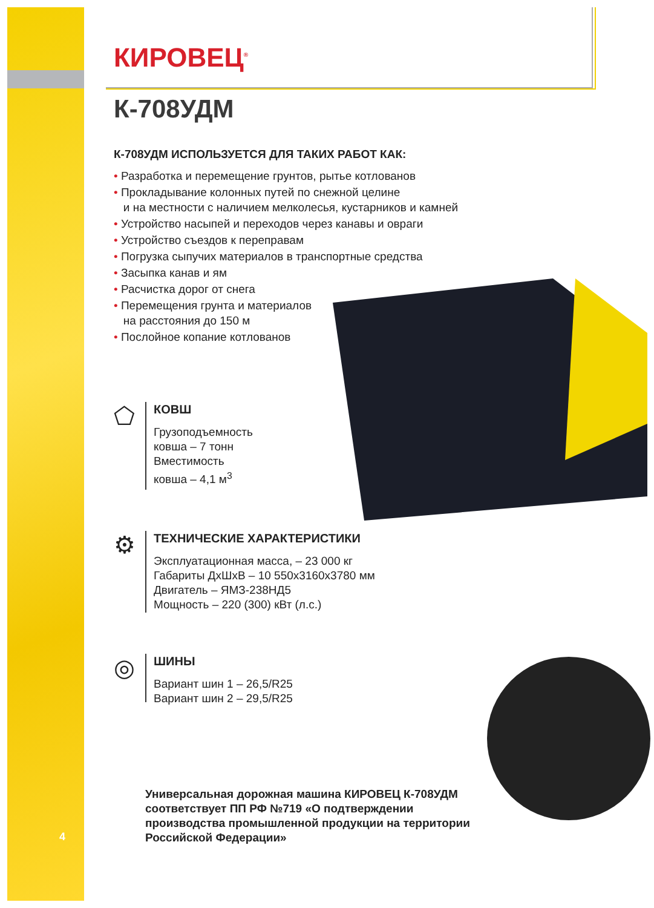КИРОВЕЦ<sup>®</sup>
К-708УДМ
К-708УДМ ИСПОЛЬЗУЕТСЯ ДЛЯ ТАКИХ РАБОТ КАК:
• Разработка и перемещение грунтов, рытье котлованов
• Прокладывание колонных путей по снежной целине
и на местности с наличием мелколесья, кустарников и камней
• Устройство насыпей и переходов через канавы и овраги
• Устройство съездов к переправам
• Погрузка сыпучих материалов в транспортные средства
• Засыпка канав и ям
• Расчистка дорог от снега
• Перемещения грунта и материалов
на расстояния до 150 м
• Послойное копание котлованов
⬠
КОВШ
Грузоподъемность
ковша – 7 тонн
Вместимость
ковша – 4,1 м<sup>3</sup>
⚙
ТЕХНИЧЕСКИЕ ХАРАКТЕРИСТИКИ
Эксплуатационная масса, – 23 000 кг
Габариты ДхШхВ – 10 550х3160х3780 мм
Двигатель – ЯМЗ-238НД5
Мощность – 220 (300) кВт (л.с.)
◎
ШИНЫ
Вариант шин 1 – 26,5/R25
Вариант шин 2 – 29,5/R25
Универсальная дорожная машина КИРОВЕЦ К-708УДМ соответствует ПП РФ №719 «О подтверждении производства промышленной продукции на территории Российской Федерации»
4